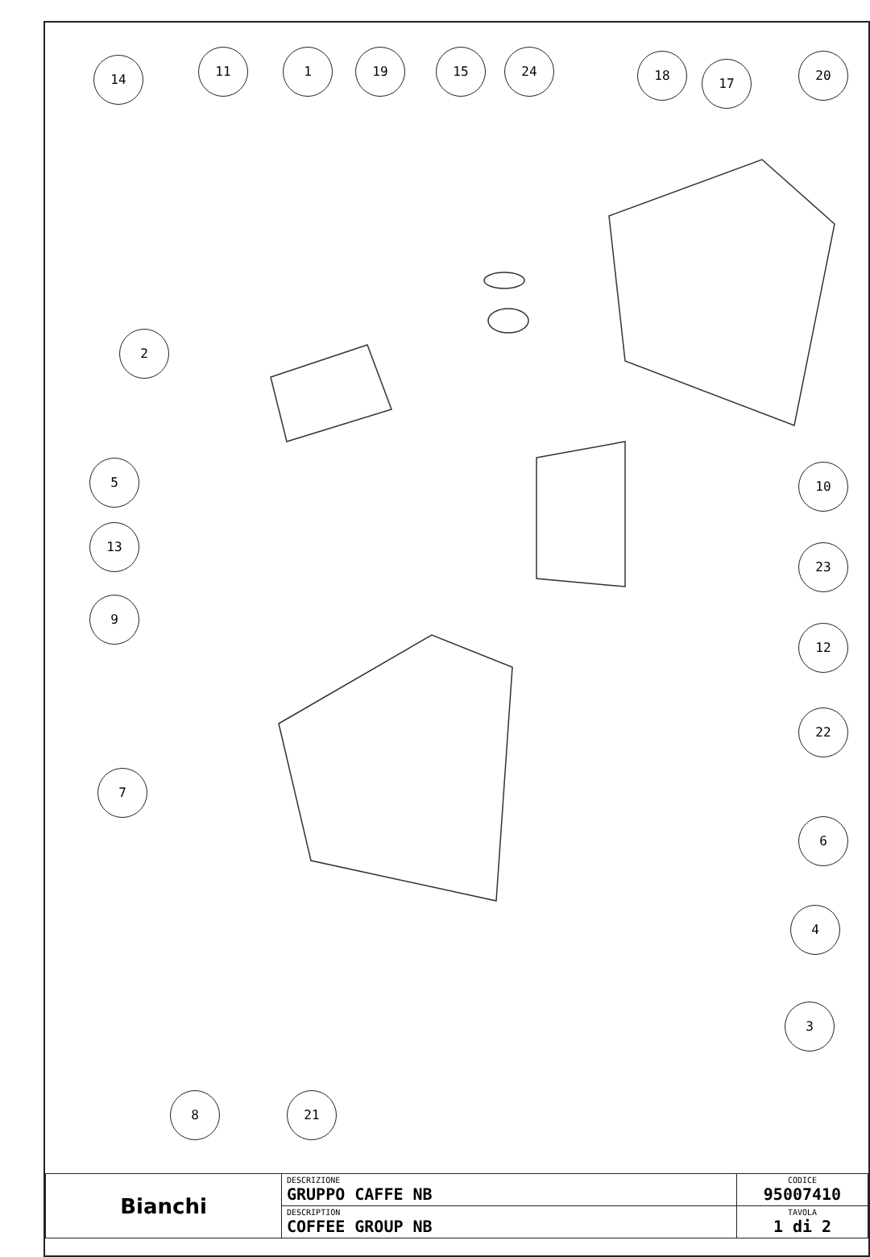14
11 1 19 15 24 18
17
20
2
5 10
13
23
9
12
22
7
6
4
3
8 21
| Bianchi | DESCRIZIONE GRUPPO CAFFE NB | CODICE 95007410 |
| | DESCRIPTION COFFEE GROUP NB | TAVOLA 1 di 2 |